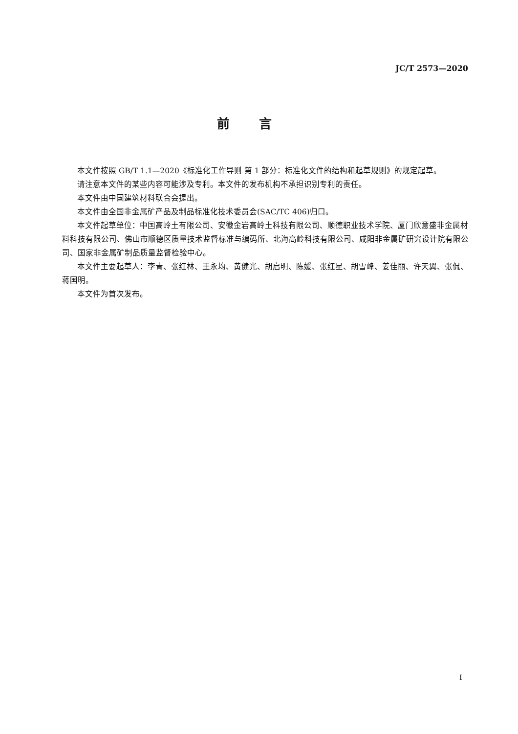JC/T 2573—2020
前言
本文件按照 GB/T 1.1—2020《标准化工作导则 第 1 部分：标准化文件的结构和起草规则》的规定起草。
请注意本文件的某些内容可能涉及专利。本文件的发布机构不承担识别专利的责任。
本文件由中国建筑材料联合会提出。
本文件由全国非金属矿产品及制品标准化技术委员会(SAC/TC 406)归口。
本文件起草单位：中国高岭土有限公司、安徽金岩高岭土科技有限公司、顺德职业技术学院、厦门欣意盛非金属材料科技有限公司、佛山市顺德区质量技术监督标准与编码所、北海高岭科技有限公司、咸阳非金属矿研究设计院有限公司、国家非金属矿制品质量监督检验中心。
本文件主要起草人：李青、张红林、王永均、黄健光、胡启明、陈媛、张红星、胡雪峰、姜佳丽、许天翼、张侃、蒋国明。
本文件为首次发布。
I